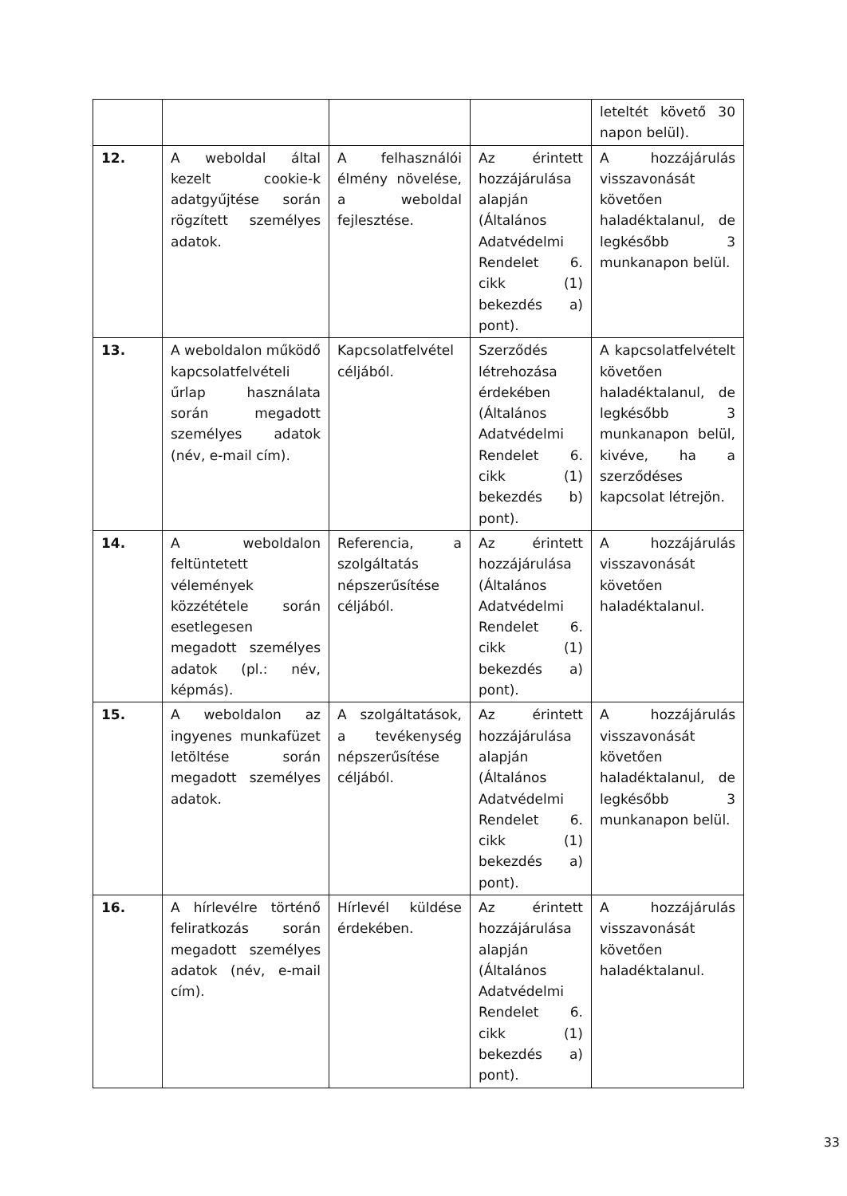| | | | | leteltét követő 30 napon belül). |
| 12. | A weboldal által kezelt cookie-k adatgyűjtése során rögzített személyes adatok. | A felhasználói élmény növelése, a weboldal fejlesztése. | Az érintett hozzájárulása alapján (Általános Adatvédelmi Rendelet 6. cikk (1) bekezdés a) pont). | A hozzájárulás visszavonását követően haladéktalanul, de legkésőbb 3 munkanapon belül. |
| 13. | A weboldalon működő kapcsolatfelvételi űrlap használata során megadott személyes adatok (név, e-mail cím). | Kapcsolatfelvétel céljából. | Szerződés létrehozása érdekében (Általános Adatvédelmi Rendelet 6. cikk (1) bekezdés b) pont). | A kapcsolatfelvételt követően haladéktalanul, de legkésőbb 3 munkanapon belül, kivéve, ha a szerződéses kapcsolat létrejön. |
| 14. | A weboldalon feltüntetett vélemények közzététele során esetlegesen megadott személyes adatok (pl.: név, képmás). | Referencia, a szolgáltatás népszerűsítése céljából. | Az érintett hozzájárulása (Általános Adatvédelmi Rendelet 6. cikk (1) bekezdés a) pont). | A hozzájárulás visszavonását követően haladéktalanul. |
| 15. | A weboldalon az ingyenes munkafüzet letöltése során megadott személyes adatok. | A szolgáltatások, a tevékenység népszerűsítése céljából. | Az érintett hozzájárulása alapján (Általános Adatvédelmi Rendelet 6. cikk (1) bekezdés a) pont). | A hozzájárulás visszavonását követően haladéktalanul, de legkésőbb 3 munkanapon belül. |
| 16. | A hírlevélre történő feliratkozás során megadott személyes adatok (név, e-mail cím). | Hírlevél küldése érdekében. | Az érintett hozzájárulása alapján (Általános Adatvédelmi Rendelet 6. cikk (1) bekezdés a) pont). | A hozzájárulás visszavonását követően haladéktalanul. |
33